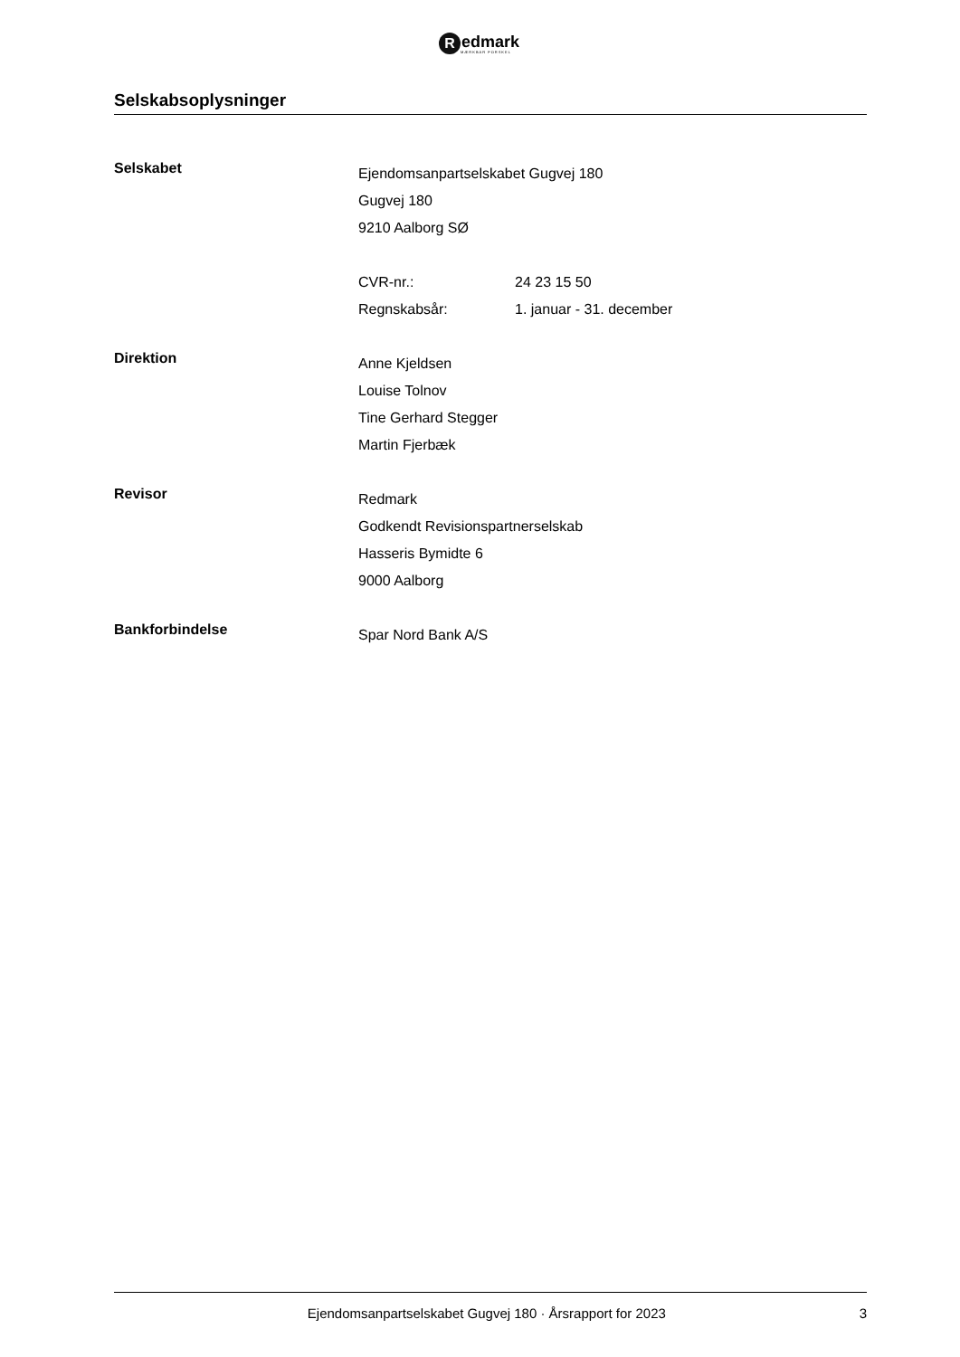R
edmark
MÆRKBAR FORSKEL
Selskabsoplysninger
Selskabet
Ejendomsanpartselskabet Gugvej 180
Gugvej 180
9210 Aalborg SØ
CVR-nr.: 24 23 15 50
Regnskabsår: 1. januar - 31. december
Direktion
Anne Kjeldsen
Louise Tolnov
Tine Gerhard Stegger
Martin Fjerbæk
Revisor
Redmark
Godkendt Revisionspartnerselskab
Hasseris Bymidte 6
9000 Aalborg
Bankforbindelse
Spar Nord Bank A/S
Ejendomsanpartselskabet Gugvej 180 · Årsrapport for 2023 3